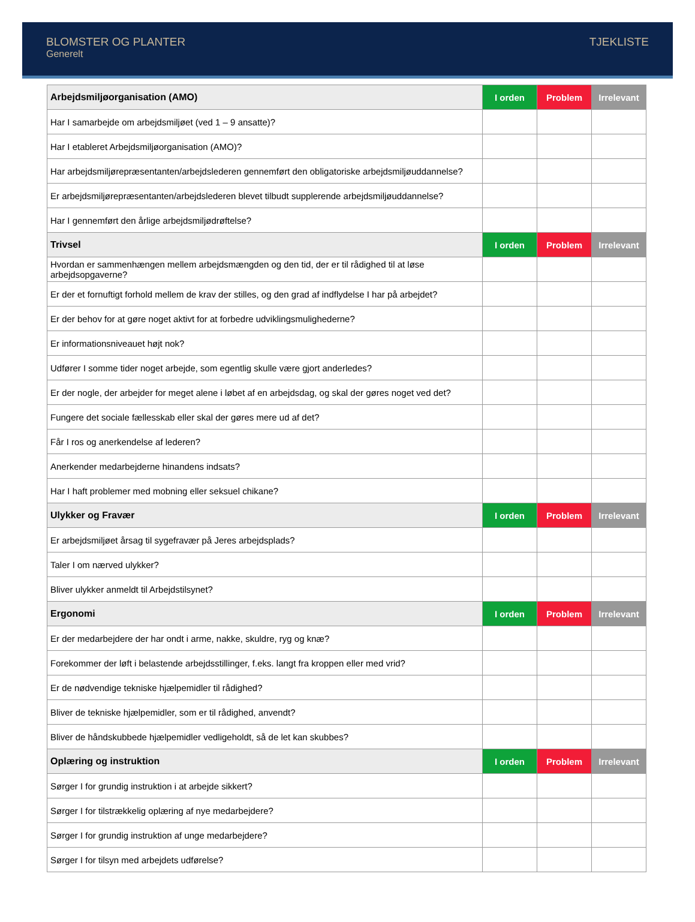BLOMSTER OG PLANTER
Generelt
TJEKLISTE
| Arbejdsmiljøorganisation (AMO) | I orden | Problem | Irrelevant |
| --- | --- | --- | --- |
| Har I samarbejde om arbejdsmiljøet (ved 1 – 9 ansatte)? | | | |
| Har I etableret Arbejdsmiljøorganisation (AMO)? | | | |
| Har arbejdsmiljørepræsentanten/arbejdslederen gennemført den obligatoriske arbejdsmiljøuddannelse? | | | |
| Er arbejdsmiljørepræsentanten/arbejdslederen blevet tilbudt supplerende arbejdsmiljøuddannelse? | | | |
| Har I gennemført den årlige arbejdsmiljødrøftelse? | | | |
| Trivsel | I orden | Problem | Irrelevant |
| Hvordan er sammenhængen mellem arbejdsmængden og den tid, der er til rådighed til at løse arbejdsopgaverne? | | | |
| Er der et fornuftigt forhold mellem de krav der stilles, og den grad af indflydelse I har på arbejdet? | | | |
| Er der behov for at gøre noget aktivt for at forbedre udviklingsmulighederne? | | | |
| Er informationsniveauet højt nok? | | | |
| Udfører I somme tider noget arbejde, som egentlig skulle være gjort anderledes? | | | |
| Er der nogle, der arbejder for meget alene i løbet af en arbejdsdag, og skal der gøres noget ved det? | | | |
| Fungere det sociale fællesskab eller skal der gøres mere ud af det? | | | |
| Får I ros og anerkendelse af lederen? | | | |
| Anerkender medarbejderne hinandens indsats? | | | |
| Har I haft problemer med mobning eller seksuel chikane? | | | |
| Ulykker og Fravær | I orden | Problem | Irrelevant |
| Er arbejdsmiljøet årsag til sygefravær på Jeres arbejdsplads? | | | |
| Taler I om nærved ulykker? | | | |
| Bliver ulykker anmeldt til Arbejdstilsynet? | | | |
| Ergonomi | I orden | Problem | Irrelevant |
| Er der medarbejdere der har ondt i arme, nakke, skuldre, ryg og knæ? | | | |
| Forekommer der løft i belastende arbejdsstillinger, f.eks. langt fra kroppen eller med vrid? | | | |
| Er de nødvendige tekniske hjælpemidler til rådighed? | | | |
| Bliver de tekniske hjælpemidler, som er til rådighed, anvendt? | | | |
| Bliver de håndskubbede hjælpemidler vedligeholdt, så de let kan skubbes? | | | |
| Oplæring og instruktion | I orden | Problem | Irrelevant |
| Sørger I for grundig instruktion i at arbejde sikkert? | | | |
| Sørger I for tilstrækkelig oplæring af nye medarbejdere? | | | |
| Sørger I for grundig instruktion af unge medarbejdere? | | | |
| Sørger I for tilsyn med arbejdets udførelse? | | | |